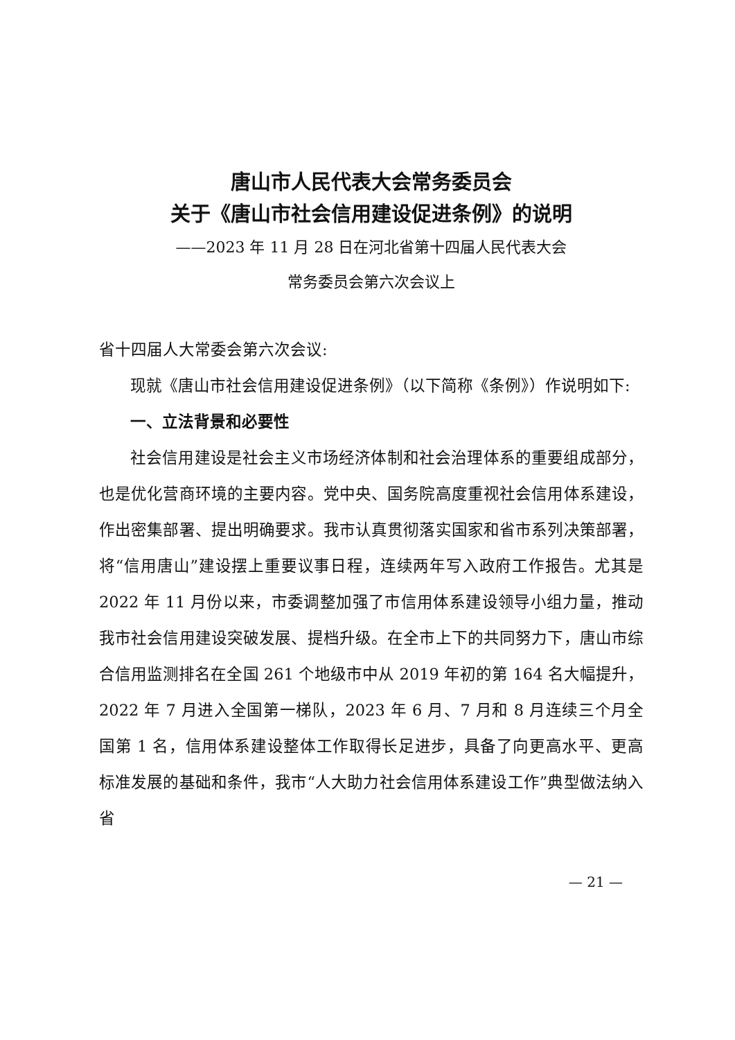唐山市人民代表大会常务委员会
关于《唐山市社会信用建设促进条例》的说明
——2023 年 11 月 28 日在河北省第十四届人民代表大会
常务委员会第六次会议上
省十四届人大常委会第六次会议:
现就《唐山市社会信用建设促进条例》（以下简称《条例》）作说明如下:
一、立法背景和必要性
社会信用建设是社会主义市场经济体制和社会治理体系的重要组成部分，也是优化营商环境的主要内容。党中央、国务院高度重视社会信用体系建设，作出密集部署、提出明确要求。我市认真贯彻落实国家和省市系列决策部署，将“信用唐山”建设摆上重要议事日程，连续两年写入政府工作报告。尤其是 2022 年 11 月份以来，市委调整加强了市信用体系建设领导小组力量，推动我市社会信用建设突破发展、提档升级。在全市上下的共同努力下，唐山市综合信用监测排名在全国 261 个地级市中从 2019 年初的第 164 名大幅提升，2022 年 7 月进入全国第一梯队，2023 年 6 月、7 月和 8 月连续三个月全国第 1 名，信用体系建设整体工作取得长足进步，具备了向更高水平、更高标准发展的基础和条件，我市“人大助力社会信用体系建设工作”典型做法纳入省
— 21 —